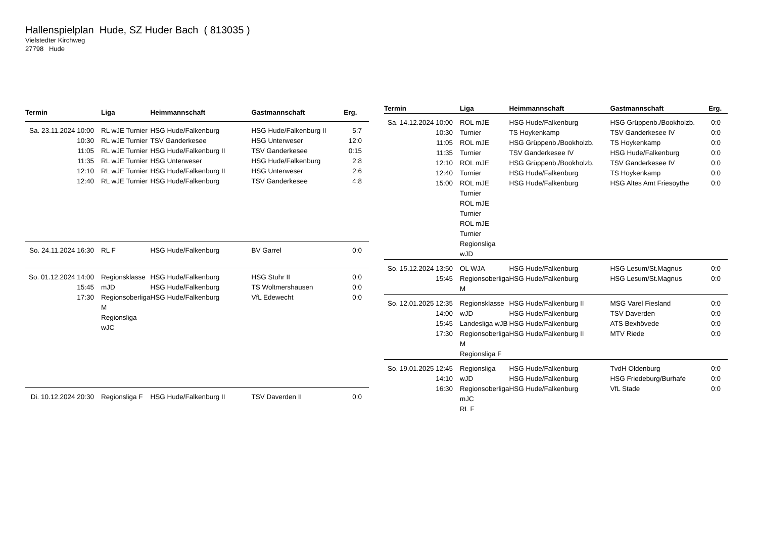Hallenspielplan Hude, SZ Huder Bach ( 813035 )
Vielstedter Kirchweg
27798 Hude
| Termin | Liga | Heimmannschaft | Gastmannschaft | Erg. |
| --- | --- | --- | --- | --- |
| Sa. 23.11.2024 10:00 10:30 11:05 11:35 12:10 12:40 | RL wJE Turnier RL wJE Turnier RL wJE Turnier RL wJE Turnier RL wJE Turnier RL wJE Turnier | HSG Hude/Falkenburg TSV Ganderkesee HSG Hude/Falkenburg II HSG Unterweser HSG Hude/Falkenburg II HSG Hude/Falkenburg | HSG Hude/Falkenburg II HSG Unterweser TSV Ganderkesee HSG Hude/Falkenburg HSG Unterweser TSV Ganderkesee | 5:7 12:0 0:15 2:8 2:6 4:8 |
| So. 24.11.2024 16:30 | RL F | HSG Hude/Falkenburg | BV Garrel | 0:0 |
| So. 01.12.2024 14:00 15:45 17:30 | Regionsklasse mJD Regionsoberliga M Regionsliga wJC | HSG Hude/Falkenburg HSG Hude/Falkenburg HSG Hude/Falkenburg | HSG Stuhr II TS Woltmershausen VfL Edewecht | 0:0 0:0 0:0 |
| Di. 10.12.2024 20:30 | Regionsliga F | HSG Hude/Falkenburg II | TSV Daverden II | 0:0 |
| Termin | Liga | Heimmannschaft | Gastmannschaft | Erg. |
| --- | --- | --- | --- | --- |
| Sa. 14.12.2024 10:00 10:30 11:05 11:35 12:10 12:40 15:00 | ROL mJE Turnier ROL mJE Turnier ROL mJE Turnier ROL mJE Turnier ROL mJE Turnier ROL mJE Turnier Regionsliga wJD | HSG Hude/Falkenburg TS Hoykenkamp HSG Grüppenb./Bookholzb. TSV Ganderkesee IV HSG Grüppenb./Bookholzb. HSG Hude/Falkenburg HSG Hude/Falkenburg | HSG Grüppenb./Bookholzb. TSV Ganderkesee IV TS Hoykenkamp HSG Hude/Falkenburg TSV Ganderkesee IV TS Hoykenkamp HSG Altes Amt Friesoythe | 0:0 0:0 0:0 0:0 0:0 0:0 0:0 |
| So. 15.12.2024 13:50 15:45 | OL WJA Regionsoberliga M | HSG Hude/Falkenburg HSG Hude/Falkenburg | HSG Lesum/St.Magnus HSG Lesum/St.Magnus | 0:0 0:0 |
| So. 12.01.2025 12:35 14:00 15:45 17:30 | Regionsklasse wJD Landesliga wJB Regionsoberliga M Regionsliga F | HSG Hude/Falkenburg II HSG Hude/Falkenburg HSG Hude/Falkenburg HSG Hude/Falkenburg II | MSG Varel Fiesland TSV Daverden ATS Bexhövede MTV Riede | 0:0 0:0 0:0 0:0 |
| So. 19.01.2025 12:45 14:10 16:30 | Regionsliga wJD Regionsoberliga mJC RL F | HSG Hude/Falkenburg HSG Hude/Falkenburg HSG Hude/Falkenburg | TvdH Oldenburg HSG Friedeburg/Burhafe VfL Stade | 0:0 0:0 0:0 |